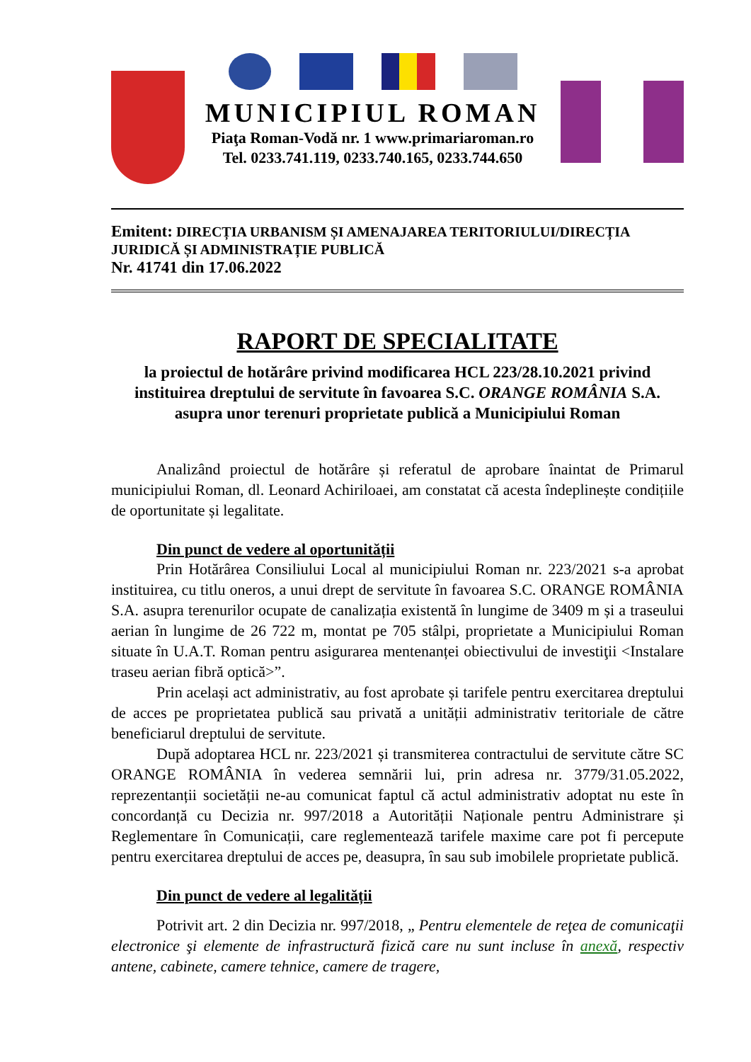MUNICIPIUL ROMAN
Piaţa Roman-Vodă nr. 1 www.primariaroman.ro
Tel. 0233.741.119, 0233.740.165, 0233.744.650
Emitent: DIRECȚIA URBANISM ȘI AMENAJAREA TERITORIULUI/DIRECȚIA JURIDICĂ ȘI ADMINISTRAȚIE PUBLICĂ
Nr. 41741 din 17.06.2022
RAPORT DE SPECIALITATE
la proiectul de hotărâre privind modificarea HCL 223/28.10.2021 privind instituirea dreptului de servitute în favoarea S.C. ORANGE ROMÂNIA S.A. asupra unor terenuri proprietate publică a Municipiului Roman
Analizând proiectul de hotărâre și referatul de aprobare înaintat de Primarul municipiului Roman, dl. Leonard Achiriloaei, am constatat că acesta îndeplinește condițiile de oportunitate și legalitate.
Din punct de vedere al oportunității
Prin Hotărârea Consiliului Local al municipiului Roman nr. 223/2021 s-a aprobat instituirea, cu titlu oneros, a unui drept de servitute în favoarea S.C. ORANGE ROMÂNIA S.A. asupra terenurilor ocupate de canalizația existentă în lungime de 3409 m și a traseului aerian în lungime de 26 722 m, montat pe 705 stâlpi, proprietate a Municipiului Roman situate în U.A.T. Roman pentru asigurarea mentenanței obiectivului de investiţii <Instalare traseu aerian fibră optică>”.
Prin același act administrativ, au fost aprobate și tarifele pentru exercitarea dreptului de acces pe proprietatea publică sau privată a unității administrativ teritoriale de către beneficiarul dreptului de servitute.
După adoptarea HCL nr. 223/2021 și transmiterea contractului de servitute către SC ORANGE ROMÂNIA în vederea semnării lui, prin adresa nr. 3779/31.05.2022, reprezentanții societății ne-au comunicat faptul că actul administrativ adoptat nu este în concordanță cu Decizia nr. 997/2018 a Autorității Naționale pentru Administrare și Reglementare în Comunicații, care reglementează tarifele maxime care pot fi percepute pentru exercitarea dreptului de acces pe, deasupra, în sau sub imobilele proprietate publică.
Din punct de vedere al legalității
Potrivit art. 2 din Decizia nr. 997/2018, „ Pentru elementele de reţea de comunicaţii electronice şi elemente de infrastructură fizică care nu sunt incluse în anexă, respectiv antene, cabinete, camere tehnice, camere de tragere,